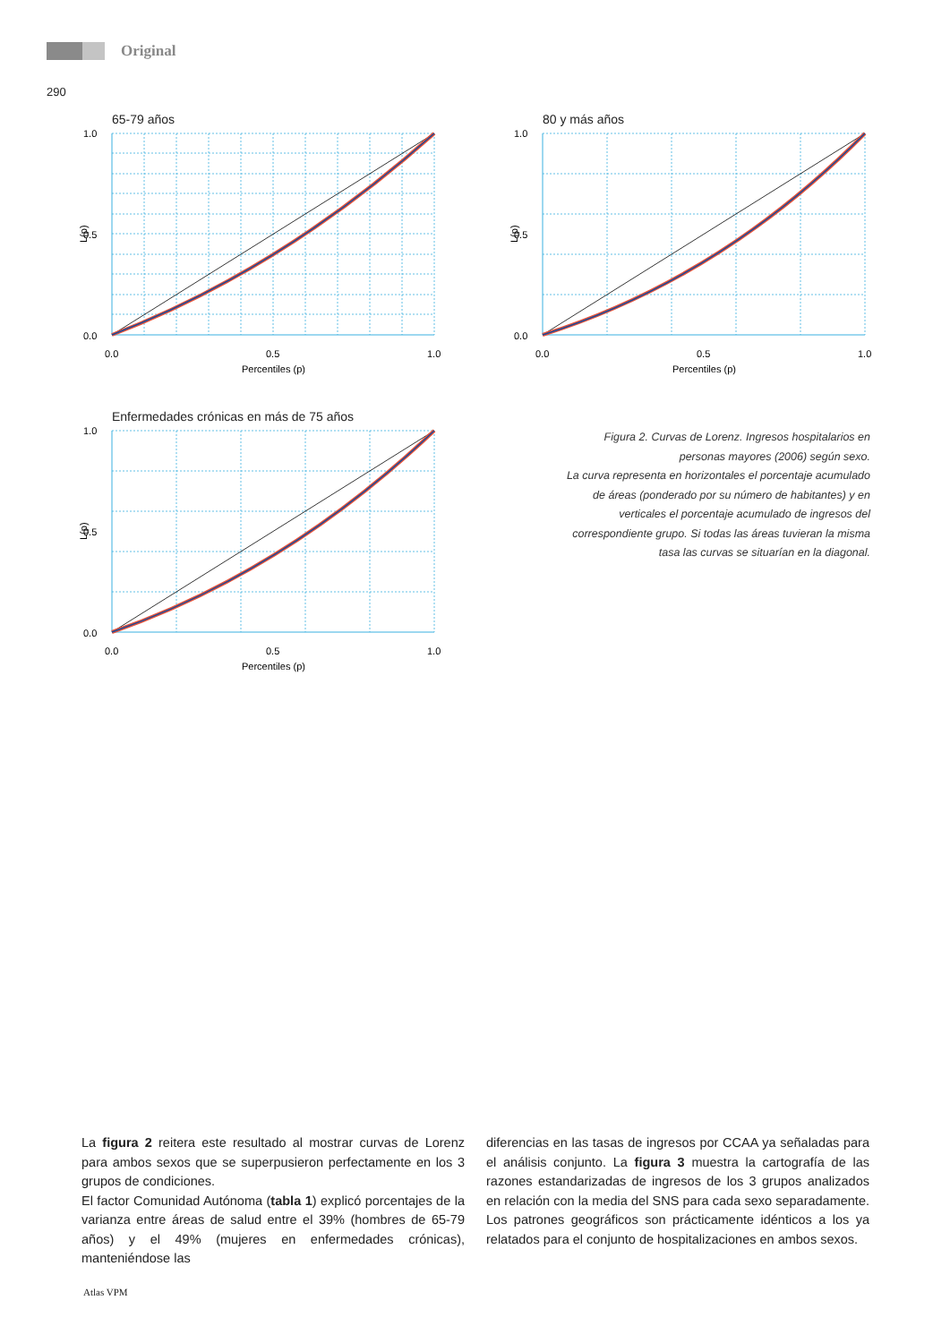Original
290
65-79 años
L(p)
1.0
0.0
0.5
0.0
0.5
1.0
Percentiles (p)
80 y más años
L(p)
1.0
0.0
0.5
0.0
0.5
1.0
Percentiles (p)
Enfermedades crónicas en más de 75 años
L(p)
1.0
0.0
0.5
0.0
0.5
1.0
Percentiles (p)
Figura 2. Curvas de Lorenz. Ingresos hospitalarios en personas mayores (2006) según sexo.
La curva representa en horizontales el porcentaje acumulado de áreas (ponderado por su número de habitantes) y en verticales el porcentaje acumulado de ingresos del correspondiente grupo. Si todas las áreas tuvieran la misma tasa las curvas se situarían en la diagonal.
La figura 2 reitera este resultado al mostrar curvas de Lorenz para ambos sexos que se superpusieron perfectamente en los 3 grupos de condiciones.
El factor Comunidad Autónoma (tabla 1) explicó porcentajes de la varianza entre áreas de salud entre el 39% (hombres de 65-79 años) y el 49% (mujeres en enfermedades crónicas), manteniéndose las
diferencias en las tasas de ingresos por CCAA ya señaladas para el análisis conjunto. La figura 3 muestra la cartografía de las razones estandarizadas de ingresos de los 3 grupos analizados en relación con la media del SNS para cada sexo separadamente. Los patrones geográficos son prácticamente idénticos a los ya relatados para el conjunto de hospitalizaciones en ambos sexos.
Atlas VPM